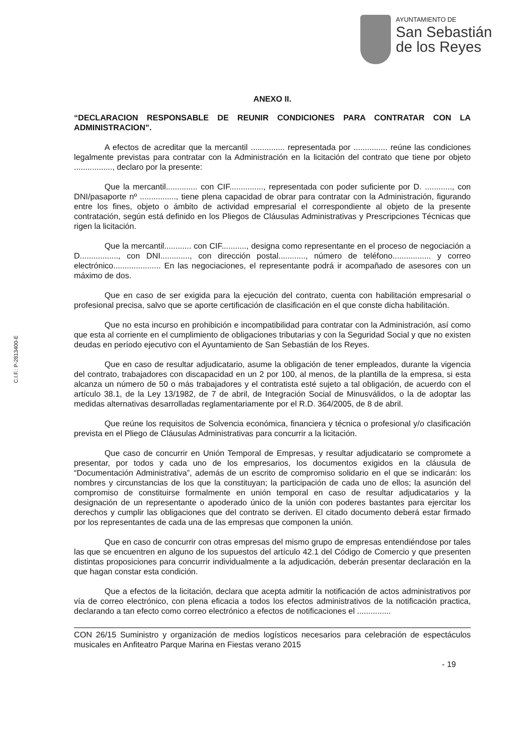AYUNTAMIENTO DE
San Sebastián
de los Reyes
C.I.F.: P-2813400-E
ANEXO II.
“DECLARACION RESPONSABLE DE REUNIR CONDICIONES PARA CONTRATAR CON LA ADMINISTRACION”.
A efectos de acreditar que la mercantil ............... representada por ............... reúne las condiciones legalmente previstas para contratar con la Administración en la licitación del contrato que tiene por objeto ................., declaro por la presente:
Que la mercantil.............. con CIF..............., representada con poder suficiente por D. ............, con DNI/pasaporte nº ................, tiene plena capacidad de obrar para contratar con la Administración, figurando entre los fines, objeto o ámbito de actividad empresarial el correspondiente al objeto de la presente contratación, según está definido en los Pliegos de Cláusulas Administrativas y Prescripciones Técnicas que rigen la licitación.
Que la mercantil............ con CIF..........., designa como representante en el proceso de negociación a D................., con DNI............., con dirección postal............, número de teléfono................. y correo electrónico..................... En las negociaciones, el representante podrá ir acompañado de asesores con un máximo de dos.
Que en caso de ser exigida para la ejecución del contrato, cuenta con habilitación empresarial o profesional precisa, salvo que se aporte certificación de clasificación en el que conste dicha habilitación.
Que no esta incurso en prohibición e incompatibilidad para contratar con la Administración, así como que esta al corriente en el cumplimiento de obligaciones tributarias y con la Seguridad Social y que no existen deudas en período ejecutivo con el Ayuntamiento de San Sebastián de los Reyes.
Que en caso de resultar adjudicatario, asume la obligación de tener empleados, durante la vigencia del contrato, trabajadores con discapacidad en un 2 por 100, al menos, de la plantilla de la empresa, si esta alcanza un número de 50 o más trabajadores y el contratista esté sujeto a tal obligación, de acuerdo con el artículo 38.1, de la Ley 13/1982, de 7 de abril, de Integración Social de Minusválidos, o la de adoptar las medidas alternativas desarrolladas reglamentariamente por el R.D. 364/2005, de 8 de abril.
Que reúne los requisitos de Solvencia económica, financiera y técnica o profesional y/o clasificación prevista en el Pliego de Cláusulas Administrativas para concurrir a la licitación.
Que caso de concurrir en Unión Temporal de Empresas, y resultar adjudicatario se compromete a presentar, por todos y cada uno de los empresarios, los documentos exigidos en la cláusula de “Documentación Administrativa”, además de un escrito de compromiso solidario en el que se indicarán: los nombres y circunstancias de los que la constituyan; la participación de cada uno de ellos; la asunción del compromiso de constituirse formalmente en unión temporal en caso de resultar adjudicatarios y la designación de un representante o apoderado único de la unión con poderes bastantes para ejercitar los derechos y cumplir las obligaciones que del contrato se deriven. El citado documento deberá estar firmado por los representantes de cada una de las empresas que componen la unión.
Que en caso de concurrir con otras empresas del mismo grupo de empresas entendiéndose por tales las que se encuentren en alguno de los supuestos del artículo 42.1 del Código de Comercio y que presenten distintas proposiciones para concurrir individualmente a la adjudicación, deberán presentar declaración en la que hagan constar esta condición.
Que a efectos de la licitación, declara que acepta admitir la notificación de actos administrativos por vía de correo electrónico, con plena eficacia a todos los efectos administrativos de la notificación practica, declarando a tan efecto como correo electrónico a efectos de notificaciones el ...............
CON 26/15 Suministro y organización de medios logísticos necesarios para celebración de espectáculos musicales en Anfiteatro Parque Marina en Fiestas verano 2015
- 19